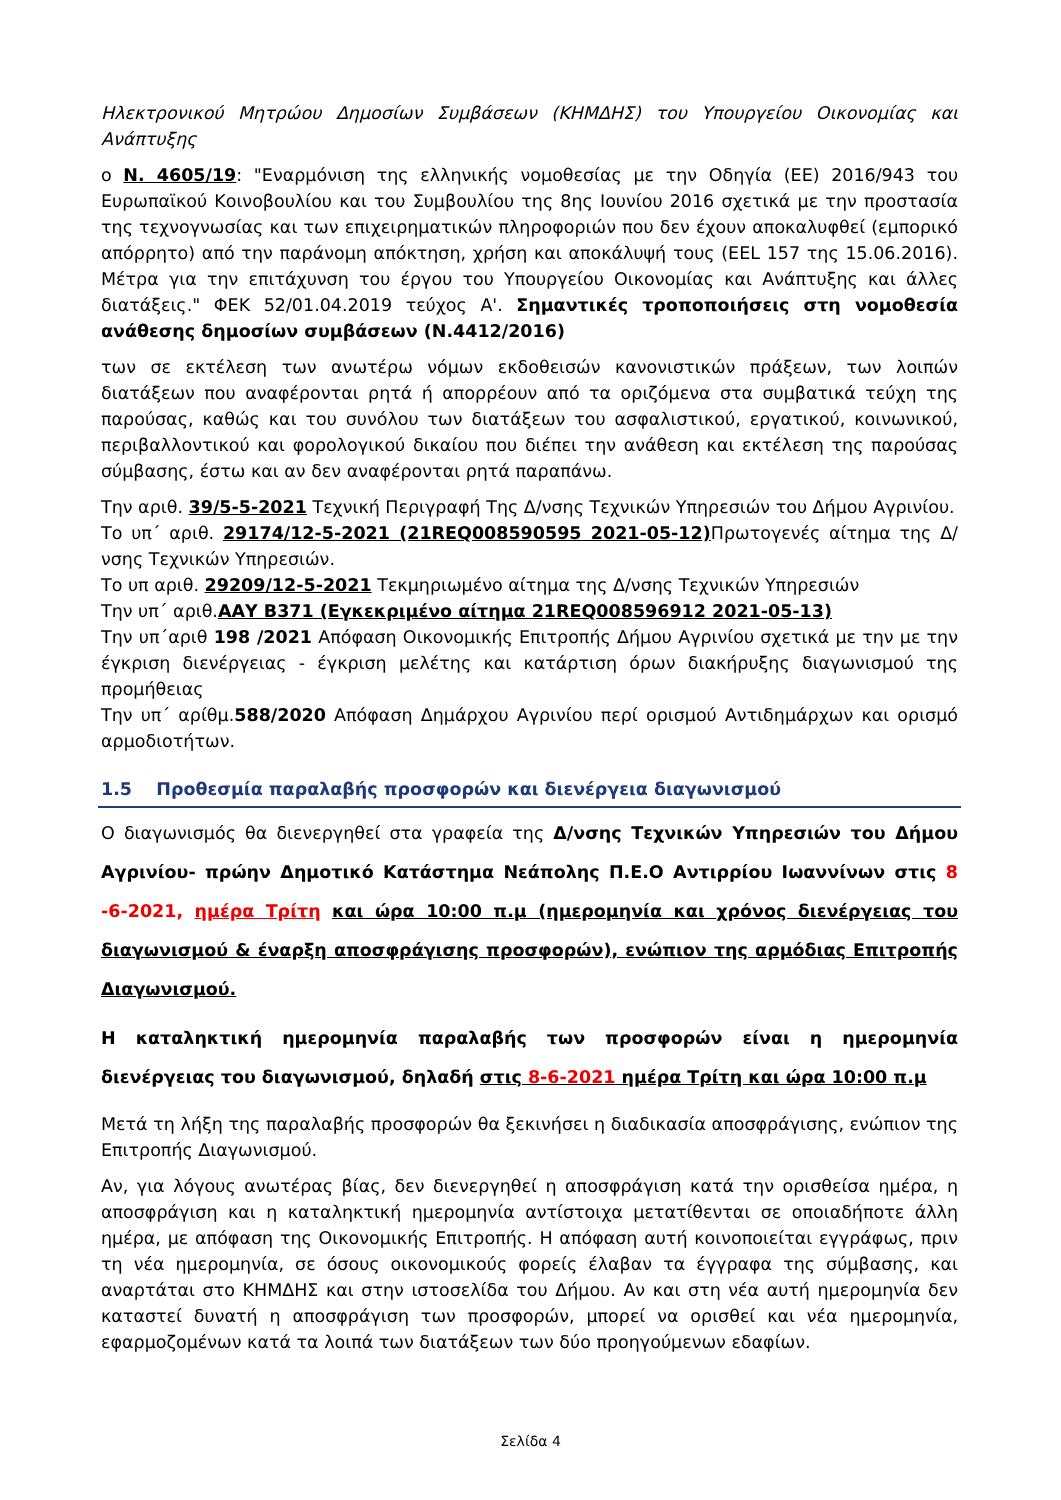Ηλεκτρονικού Μητρώου Δημοσίων Συμβάσεων (ΚΗΜΔΗΣ) του Υπουργείου Οικονομίας και Ανάπτυξης
ο Ν. 4605/19: "Εναρμόνιση της ελληνικής νομοθεσίας με την Οδηγία (ΕΕ) 2016/943 του Ευρωπαϊκού Κοινοβουλίου και του Συμβουλίου της 8ης Ιουνίου 2016 σχετικά με την προστασία της τεχνογνωσίας και των επιχειρηματικών πληροφοριών που δεν έχουν αποκαλυφθεί (εμπορικό απόρρητο) από την παράνομη απόκτηση, χρήση και αποκάλυψή τους (EEL 157 της 15.06.2016). Μέτρα για την επιτάχυνση του έργου του Υπουργείου Οικονομίας και Ανάπτυξης και άλλες διατάξεις." ΦΕΚ 52/01.04.2019 τεύχος Α'. Σημαντικές τροποποιήσεις στη νομοθεσία ανάθεσης δημοσίων συμβάσεων (Ν.4412/2016)
των σε εκτέλεση των ανωτέρω νόμων εκδοθεισών κανονιστικών πράξεων, των λοιπών διατάξεων που αναφέρονται ρητά ή απορρέουν από τα οριζόμενα στα συμβατικά τεύχη της παρούσας, καθώς και του συνόλου των διατάξεων του ασφαλιστικού, εργατικού, κοινωνικού, περιβαλλοντικού και φορολογικού δικαίου που διέπει την ανάθεση και εκτέλεση της παρούσας σύμβασης, έστω και αν δεν αναφέρονται ρητά παραπάνω.
Την αριθ. 39/5-5-2021 Τεχνική Περιγραφή Της Δ/νσης Τεχνικών Υπηρεσιών του Δήμου Αγρινίου.
Το υπ΄ αριθ. 29174/12-5-2021 (21REQ008590595 2021-05-12) Πρωτογενές αίτημα της Δ/νσης Τεχνικών Υπηρεσιών.
Το υπ αριθ. 29209/12-5-2021 Τεκμηριωμένο αίτημα της Δ/νσης Τεχνικών Υπηρεσιών
Την υπ΄ αριθ.ΑΑΥ Β371 (Εγκεκριμένο αίτημα 21REQ008596912 2021-05-13)
Την υπ΄αριθ 198 /2021 Απόφαση Οικονομικής Επιτροπής Δήμου Αγρινίου σχετικά με την με την έγκριση διενέργειας - έγκριση μελέτης και κατάρτιση όρων διακήρυξης διαγωνισμού της προμήθειας
Την υπ΄ αρίθμ.588/2020 Απόφαση Δημάρχου Αγρινίου περί ορισμού Αντιδημάρχων και ορισμό αρμοδιοτήτων.
1.5 Προθεσμία παραλαβής προσφορών και διενέργεια διαγωνισμού
Ο διαγωνισμός θα διενεργηθεί στα γραφεία της Δ/νσης Τεχνικών Υπηρεσιών του Δήμου Αγρινίου- πρώην Δημοτικό Κατάστημα Νεάπολης Π.Ε.Ο Αντιρρίου Ιωαννίνων στις 8 -6-2021, ημέρα Τρίτη και ώρα 10:00 π.μ (ημερομηνία και χρόνος διενέργειας του διαγωνισμού & έναρξη αποσφράγισης προσφορών), ενώπιον της αρμόδιας Επιτροπής Διαγωνισμού.
Η καταληκτική ημερομηνία παραλαβής των προσφορών είναι η ημερομηνία διενέργειας του διαγωνισμού, δηλαδή στις 8-6-2021 ημέρα Τρίτη και ώρα 10:00 π.μ
Μετά τη λήξη της παραλαβής προσφορών θα ξεκινήσει η διαδικασία αποσφράγισης, ενώπιον της Επιτροπής Διαγωνισμού.
Αν, για λόγους ανωτέρας βίας, δεν διενεργηθεί η αποσφράγιση κατά την ορισθείσα ημέρα, η αποσφράγιση και η καταληκτική ημερομηνία αντίστοιχα μετατίθενται σε οποιαδήποτε άλλη ημέρα, με απόφαση της Οικονομικής Επιτροπής. Η απόφαση αυτή κοινοποιείται εγγράφως, πριν τη νέα ημερομηνία, σε όσους οικονομικούς φορείς έλαβαν τα έγγραφα της σύμβασης, και αναρτάται στο ΚΗΜΔΗΣ και στην ιστοσελίδα του Δήμου. Αν και στη νέα αυτή ημερομηνία δεν καταστεί δυνατή η αποσφράγιση των προσφορών, μπορεί να ορισθεί και νέα ημερομηνία, εφαρμοζομένων κατά τα λοιπά των διατάξεων των δύο προηγούμενων εδαφίων.
Σελίδα 4